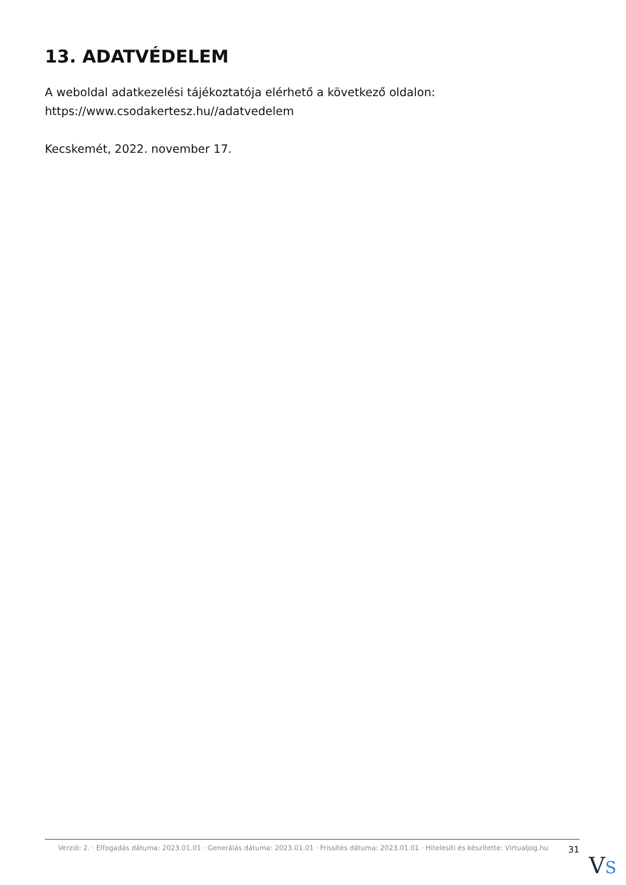13. ADATVÉDELEM
A weboldal adatkezelési tájékoztatója elérhető a következő oldalon: https://www.csodakertesz.hu//adatvedelem
Kecskemét, 2022. november 17.
Verzió: 2. · Elfogadás dátuma: 2023.01.01 · Generálás dátuma: 2023.01.01 · Frissítés dátuma: 2023.01.01 · Hitelesíti és készítette: Virtualjog.hu
31
VS